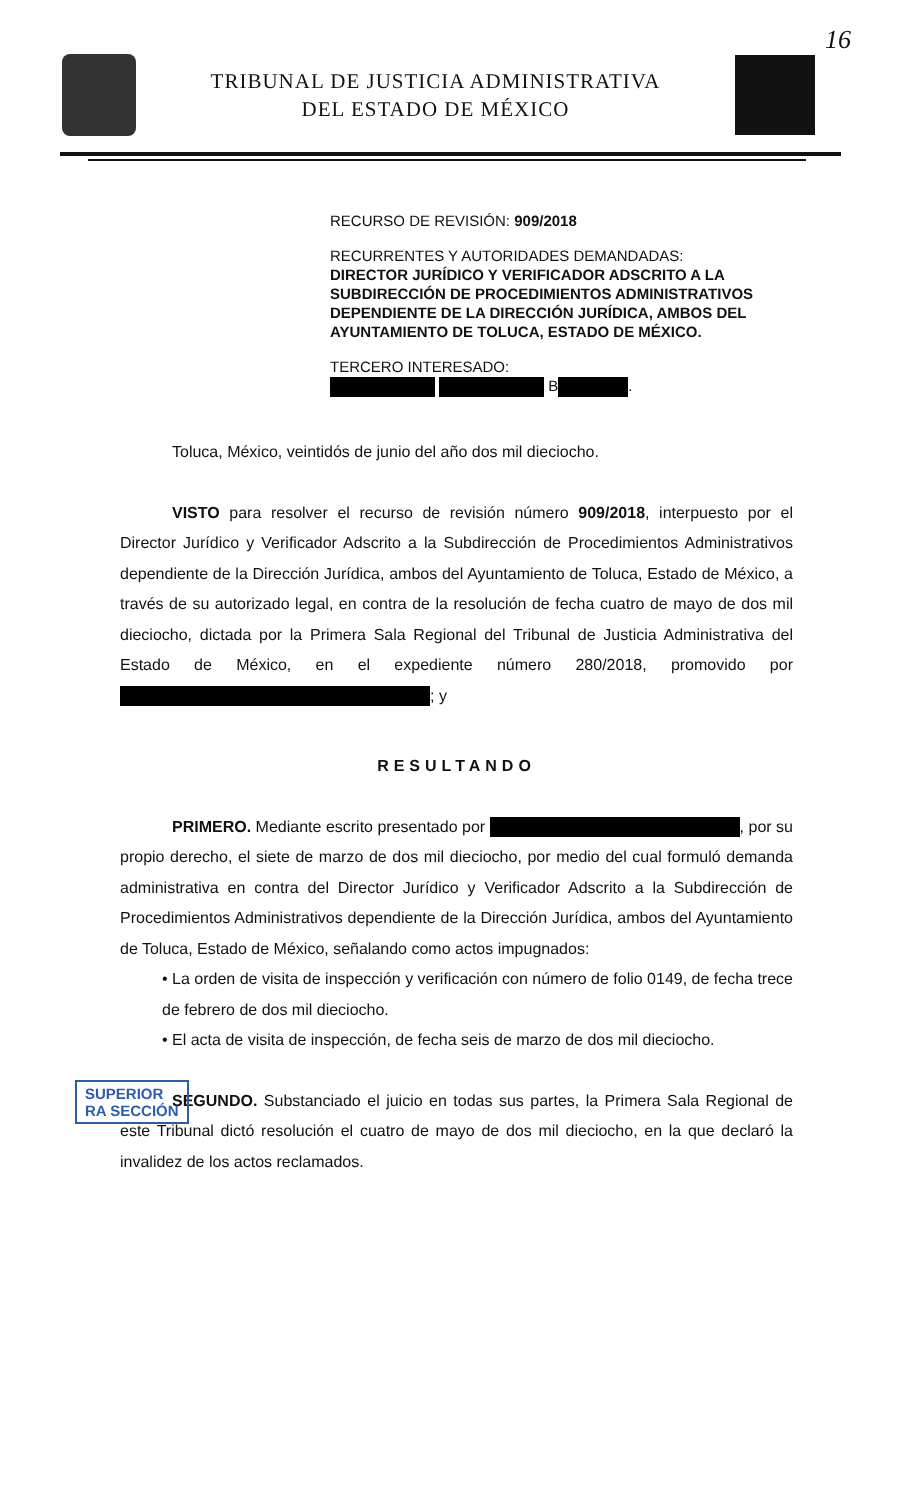TRIBUNAL DE JUSTICIA ADMINISTRATIVA
DEL ESTADO DE MÉXICO
16
RECURSO DE REVISIÓN: 909/2018
RECURRENTES Y AUTORIDADES DEMANDADAS:
DIRECTOR JURÍDICO Y VERIFICADOR ADSCRITO A LA SUBDIRECCIÓN DE PROCEDIMIENTOS ADMINISTRATIVOS DEPENDIENTE DE LA DIRECCIÓN JURÍDICA, AMBOS DEL AYUNTAMIENTO DE TOLUCA, ESTADO DE MÉXICO.
TERCERO INTERESADO:
B .
Toluca, México, veintidós de junio del año dos mil dieciocho.
VISTO para resolver el recurso de revisión número 909/2018, interpuesto por el Director Jurídico y Verificador Adscrito a la Subdirección de Procedimientos Administrativos dependiente de la Dirección Jurídica, ambos del Ayuntamiento de Toluca, Estado de México, a través de su autorizado legal, en contra de la resolución de fecha cuatro de mayo de dos mil dieciocho, dictada por la Primera Sala Regional del Tribunal de Justicia Administrativa del Estado de México, en el expediente número 280/2018, promovido por ; y
RESULTANDO
PRIMERO. Mediante escrito presentado por , por su propio derecho, el siete de marzo de dos mil dieciocho, por medio del cual formuló demanda administrativa en contra del Director Jurídico y Verificador Adscrito a la Subdirección de Procedimientos Administrativos dependiente de la Dirección Jurídica, ambos del Ayuntamiento de Toluca, Estado de México, señalando como actos impugnados:
• La orden de visita de inspección y verificación con número de folio 0149, de fecha trece de febrero de dos mil dieciocho.
• El acta de visita de inspección, de fecha seis de marzo de dos mil dieciocho.
SEGUNDO. Substanciado el juicio en todas sus partes, la Primera Sala Regional de este Tribunal dictó resolución el cuatro de mayo de dos mil dieciocho, en la que declaró la invalidez de los actos reclamados.
SUPERIOR
RA SECCIÓN